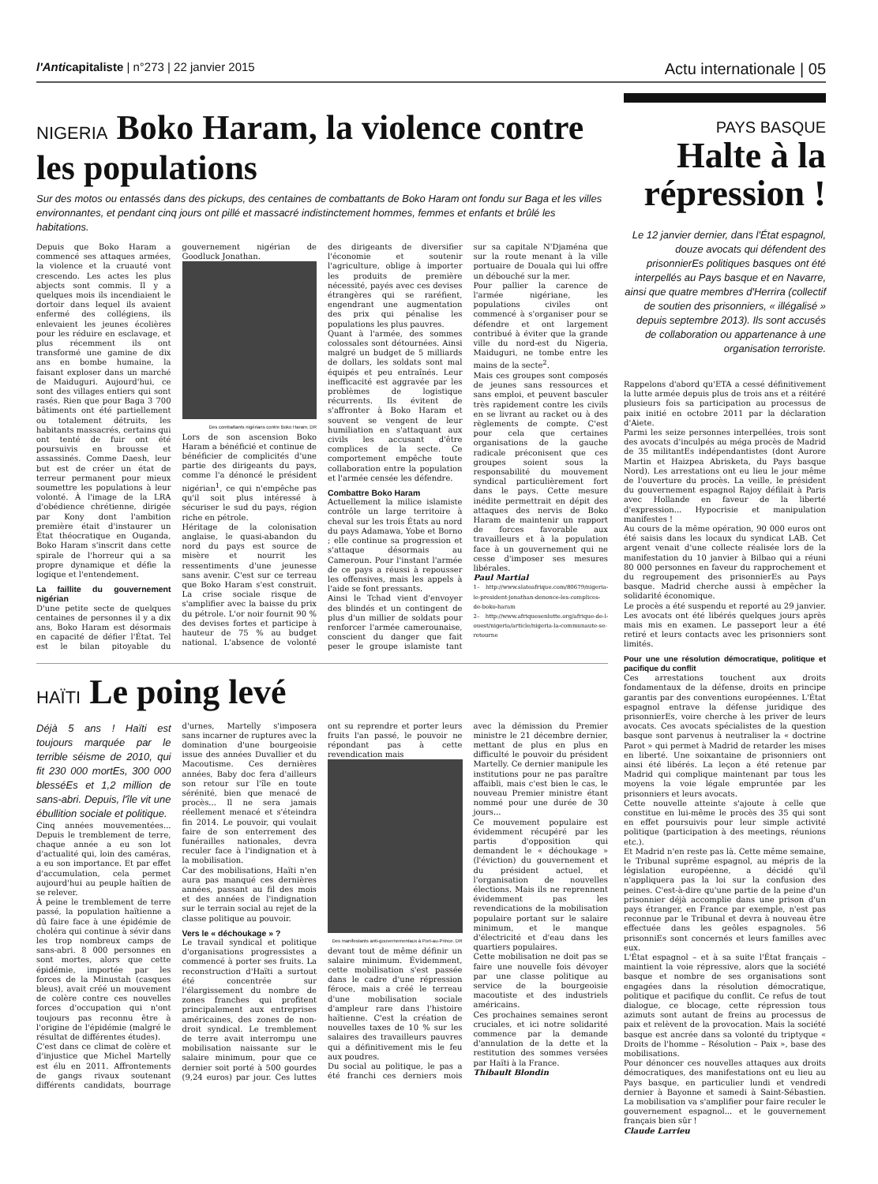l'Anticapitaliste | n°273 | 22 janvier 2015
Actu internationale | 05
NIGERIA Boko Haram, la violence contre les populations
Sur des motos ou entassés dans des pickups, des centaines de combattants de Boko Haram ont fondu sur Baga et les villes environnantes, et pendant cinq jours ont pillé et massacré indistinctement hommes, femmes et enfants et brûlé les habitations.
Depuis que Boko Haram a commencé ses attaques armées, la violence et la cruauté vont crescendo. Les actes les plus abjects sont commis. Il y a quelques mois ils incendiaient le dortoir dans lequel ils avaient enfermé des collégiens, ils enlevaient les jeunes écolières pour les réduire en esclavage, et plus récemment ils ont transformé une gamine de dix ans en bombe humaine, la faisant exploser dans un marché de Maiduguri. Aujourd'hui, ce sont des villages entiers qui sont rasés. Rien que pour Baga 3 700 bâtiments ont été partiellement ou totalement détruits, les habitants massacrés, certains qui ont tenté de fuir ont été poursuivis en brousse et assassinés. Comme Daesh, leur but est de créer un état de terreur permanent pour mieux soumettre les populations à leur volonté. À l'image de la LRA d'obédience chrétienne, dirigée par Kony dont l'ambition première était d'instaurer un État théocratique en Ouganda, Boko Haram s'inscrit dans cette spirale de l'horreur qui a sa propre dynamique et défie la logique et l'entendement.
La faillite du gouvernement nigérian
D'une petite secte de quelques centaines de personnes il y a dix ans, Boko Haram est désormais en capacité de défier l'État. Tel est le bilan pitoyable du gouvernement nigérian de Goodluck Jonathan.
Des combattants nigérians contre Boko Haram. DR
Lors de son ascension Boko Haram a bénéficié et continue de bénéficier de complicités d'une partie des dirigeants du pays, comme l'a dénoncé le président nigérian<sup>1</sup>, ce qui n'empêche pas qu'il soit plus intéressé à sécuriser le sud du pays, région riche en pétrole.
Héritage de la colonisation anglaise, le quasi-abandon du nord du pays est source de misère et nourrit les ressentiments d'une jeunesse sans avenir. C'est sur ce terreau que Boko Haram s'est construit. La crise sociale risque de s'amplifier avec la baisse du prix du pétrole. L'or noir fournit 90 % des devises fortes et participe à hauteur de 75 % au budget national. L'absence de volonté des dirigeants de diversifier l'économie et soutenir l'agriculture, oblige à importer les produits de première nécessité, payés avec ces devises étrangères qui se raréfient, engendrant une augmentation des prix qui pénalise les populations les plus pauvres.
Quant à l'armée, des sommes colossales sont détournées. Ainsi malgré un budget de 5 milliards de dollars, les soldats sont mal équipés et peu entraînés. Leur inefficacité est aggravée par les problèmes de logistique récurrents. Ils évitent de s'affronter à Boko Haram et souvent se vengent de leur humiliation en s'attaquant aux civils les accusant d'être complices de la secte. Ce comportement empêche toute collaboration entre la population et l'armée censée les défendre.
Combattre Boko Haram
Actuellement la milice islamiste contrôle un large territoire à cheval sur les trois États au nord du pays Adamawa, Yobe et Borno ; elle continue sa progression et s'attaque désormais au Cameroun. Pour l'instant l'armée de ce pays a réussi à repousser les offensives, mais les appels à l'aide se font pressants.
Ainsi le Tchad vient d'envoyer des blindés et un contingent de plus d'un millier de soldats pour renforcer l'armée camerounaise, conscient du danger que fait peser le groupe islamiste tant sur sa capitale N'Djaména que sur la route menant à la ville portuaire de Douala qui lui offre un débouché sur la mer.
Pour pallier la carence de l'armée nigériane, les populations civiles ont commencé à s'organiser pour se défendre et ont largement contribué à éviter que la grande ville du nord-est du Nigeria, Maiduguri, ne tombe entre les mains de la secte<sup>2</sup>.
Mais ces groupes sont composés de jeunes sans ressources et sans emploi, et peuvent basculer très rapidement contre les civils en se livrant au racket ou à des règlements de compte. C'est pour cela que certaines organisations de la gauche radicale préconisent que ces groupes soient sous la responsabilité du mouvement syndical particulièrement fort dans le pays. Cette mesure inédite permettrait en dépit des attaques des nervis de Boko Haram de maintenir un rapport de forces favorable aux travailleurs et à la population face à un gouvernement qui ne cesse d'imposer ses mesures libérales.
Paul Martial
1– http://www.slateafrique.com/80679/nigeria-le-president-jonathan-denonce-les-complices-de-boko-haram
2– http://www.afriquesenlutte.org/afrique-de-l-ouest/nigeria/article/nigeria-la-communaute-se-retourne
HAÏTI Le poing levé
Déjà 5 ans ! Haïti est toujours marquée par le terrible séisme de 2010, qui fit 230 000 mortEs, 300 000 blesséEs et 1,2 million de sans-abri. Depuis, l'île vit une ébullition sociale et politique.
Cinq années mouvementées... Depuis le tremblement de terre, chaque année a eu son lot d'actualité qui, loin des caméras, a eu son importance. Et par effet d'accumulation, cela permet aujourd'hui au peuple haïtien de se relever.
À peine le tremblement de terre passé, la population haïtienne a dû faire face à une épidémie de choléra qui continue à sévir dans les trop nombreux camps de sans-abri. 8 000 personnes en sont mortes, alors que cette épidémie, importée par les forces de la Minustah (casques bleus), avait créé un mouvement de colère contre ces nouvelles forces d'occupation qui n'ont toujours pas reconnu être à l'origine de l'épidémie (malgré le résultat de différentes études).
C'est dans ce climat de colère et d'injustice que Michel Martelly est élu en 2011. Affrontements de gangs rivaux soutenant différents candidats, bourrage d'urnes, Martelly s'imposera sans incarner de ruptures avec la domination d'une bourgeoisie issue des années Duvallier et du Macoutisme. Ces dernières années, Baby doc fera d'ailleurs son retour sur l'île en toute sérénité, bien que menacé de procès... Il ne sera jamais réellement menacé et s'éteindra fin 2014. Le pouvoir, qui voulait faire de son enterrement des funérailles nationales, devra reculer face à l'indignation et à la mobilisation.
Car des mobilisations, Haïti n'en aura pas manqué ces dernières années, passant au fil des mois et des années de l'indignation sur le terrain social au rejet de la classe politique au pouvoir.
Vers le « déchoukage » ?
Le travail syndical et politique d'organisations progressistes a commencé à porter ses fruits. La reconstruction d'Haïti a surtout été concentrée sur l'élargissement du nombre de zones franches qui profitent principalement aux entreprises américaines, des zones de non-droit syndical. Le tremblement de terre avait interrompu une mobilisation naissante sur le salaire minimum, pour que ce dernier soit porté à 500 gourdes (9,24 euros) par jour. Ces luttes ont su reprendre et porter leurs fruits l'an passé, le pouvoir ne répondant pas à cette revendication mais
Des manifestants anti-gouvernementaux à Port-au-Prince. DR
devant tout de même définir un salaire minimum. Évidemment, cette mobilisation s'est passée dans le cadre d'une répression féroce, mais a créé le terreau d'une mobilisation sociale d'ampleur rare dans l'histoire haïtienne. C'est la création de nouvelles taxes de 10 % sur les salaires des travailleurs pauvres qui a définitivement mis le feu aux poudres.
Du social au politique, le pas a été franchi ces derniers mois avec la démission du Premier ministre le 21 décembre dernier, mettant de plus en plus en difficulté le pouvoir du président Martelly. Ce dernier manipule les institutions pour ne pas paraître affaibli, mais c'est bien le cas, le nouveau Premier ministre étant nommé pour une durée de 30 jours...
Ce mouvement populaire est évidemment récupéré par les partis d'opposition qui demandent le « déchoukage » (l'éviction) du gouvernement et du président actuel, et l'organisation de nouvelles élections. Mais ils ne reprennent évidemment pas les revendications de la mobilisation populaire portant sur le salaire minimum, et le manque d'électricité et d'eau dans les quartiers populaires.
Cette mobilisation ne doit pas se faire une nouvelle fois dévoyer par une classe politique au service de la bourgeoisie macoutiste et des industriels américains.
Ces prochaines semaines seront cruciales, et ici notre solidarité commence par la demande d'annulation de la dette et la restitution des sommes versées par Haïti à la France.
Thibault Blondin
PAYS BASQUE
Halte à la répression !
Le 12 janvier dernier, dans l'État espagnol, douze avocats qui défendent des prisonnierEs politiques basques ont été interpellés au Pays basque et en Navarre, ainsi que quatre membres d'Herrira (collectif de soutien des prisonniers, « illégalisé » depuis septembre 2013). Ils sont accusés de collaboration ou appartenance à une organisation terroriste.
Rappelons d'abord qu'ETA a cessé définitivement la lutte armée depuis plus de trois ans et a réitéré plusieurs fois sa participation au processus de paix initié en octobre 2011 par la déclaration d'Aiete.
Parmi les seize personnes interpellées, trois sont des avocats d'inculpés au méga procès de Madrid de 35 militantEs indépendantistes (dont Aurore Martin et Haizpea Abrisketa, du Pays basque Nord). Les arrestations ont eu lieu le jour même de l'ouverture du procès. La veille, le président du gouvernement espagnol Rajoy défilait à Paris avec Hollande en faveur de la liberté d'expression... Hypocrisie et manipulation manifestes !
Au cours de la même opération, 90 000 euros ont été saisis dans les locaux du syndicat LAB. Cet argent venait d'une collecte réalisée lors de la manifestation du 10 janvier à Bilbao qui a réuni 80 000 personnes en faveur du rapprochement et du regroupement des prisonnierEs au Pays basque. Madrid cherche aussi à empêcher la solidarité économique.
Le procès a été suspendu et reporté au 29 janvier. Les avocats ont été libérés quelques jours après mais mis en examen. Le passeport leur a été retiré et leurs contacts avec les prisonniers sont limités.
Pour une une résolution démocratique, politique et pacifique du conflit
Ces arrestations touchent aux droits fondamentaux de la défense, droits en principe garantis par des conventions européennes. L'État espagnol entrave la défense juridique des prisonnierEs, voire cherche à les priver de leurs avocats. Ces avocats spécialistes de la question basque sont parvenus à neutraliser la « doctrine Parot » qui permet à Madrid de retarder les mises en liberté. Une soixantaine de prisonniers ont ainsi été libérés. La leçon a été retenue par Madrid qui complique maintenant par tous les moyens la voie légale empruntée par les prisonniers et leurs avocats.
Cette nouvelle atteinte s'ajoute à celle que constitue en lui-même le procès des 35 qui sont en effet poursuivis pour leur simple activité politique (participation à des meetings, réunions etc.).
Et Madrid n'en reste pas là. Cette même semaine, le Tribunal suprême espagnol, au mépris de la législation européenne, a décidé qu'il n'appliquera pas la loi sur la confusion des peines. C'est-à-dire qu'une partie de la peine d'un prisonnier déjà accomplie dans une prison d'un pays étranger, en France par exemple, n'est pas reconnue par le Tribunal et devra à nouveau être effectuée dans les geôles espagnoles. 56 prisonniEs sont concernés et leurs familles avec eux.
L'État espagnol – et à sa suite l'État français – maintient la voie répressive, alors que la société basque et nombre de ses organisations sont engagées dans la résolution démocratique, politique et pacifique du conflit. Ce refus de tout dialogue, ce blocage, cette répression tous azimuts sont autant de freins au processus de paix et relèvent de la provocation. Mais la société basque est ancrée dans sa volonté du triptyque « Droits de l'homme – Résolution – Paix », base des mobilisations.
Pour dénoncer ces nouvelles attaques aux droits démocratiques, des manifestations ont eu lieu au Pays basque, en particulier lundi et vendredi dernier à Bayonne et samedi à Saint-Sébastien. La mobilisation va s'amplifier pour faire reculer le gouvernement espagnol... et le gouvernement français bien sûr !
Claude Larrieu